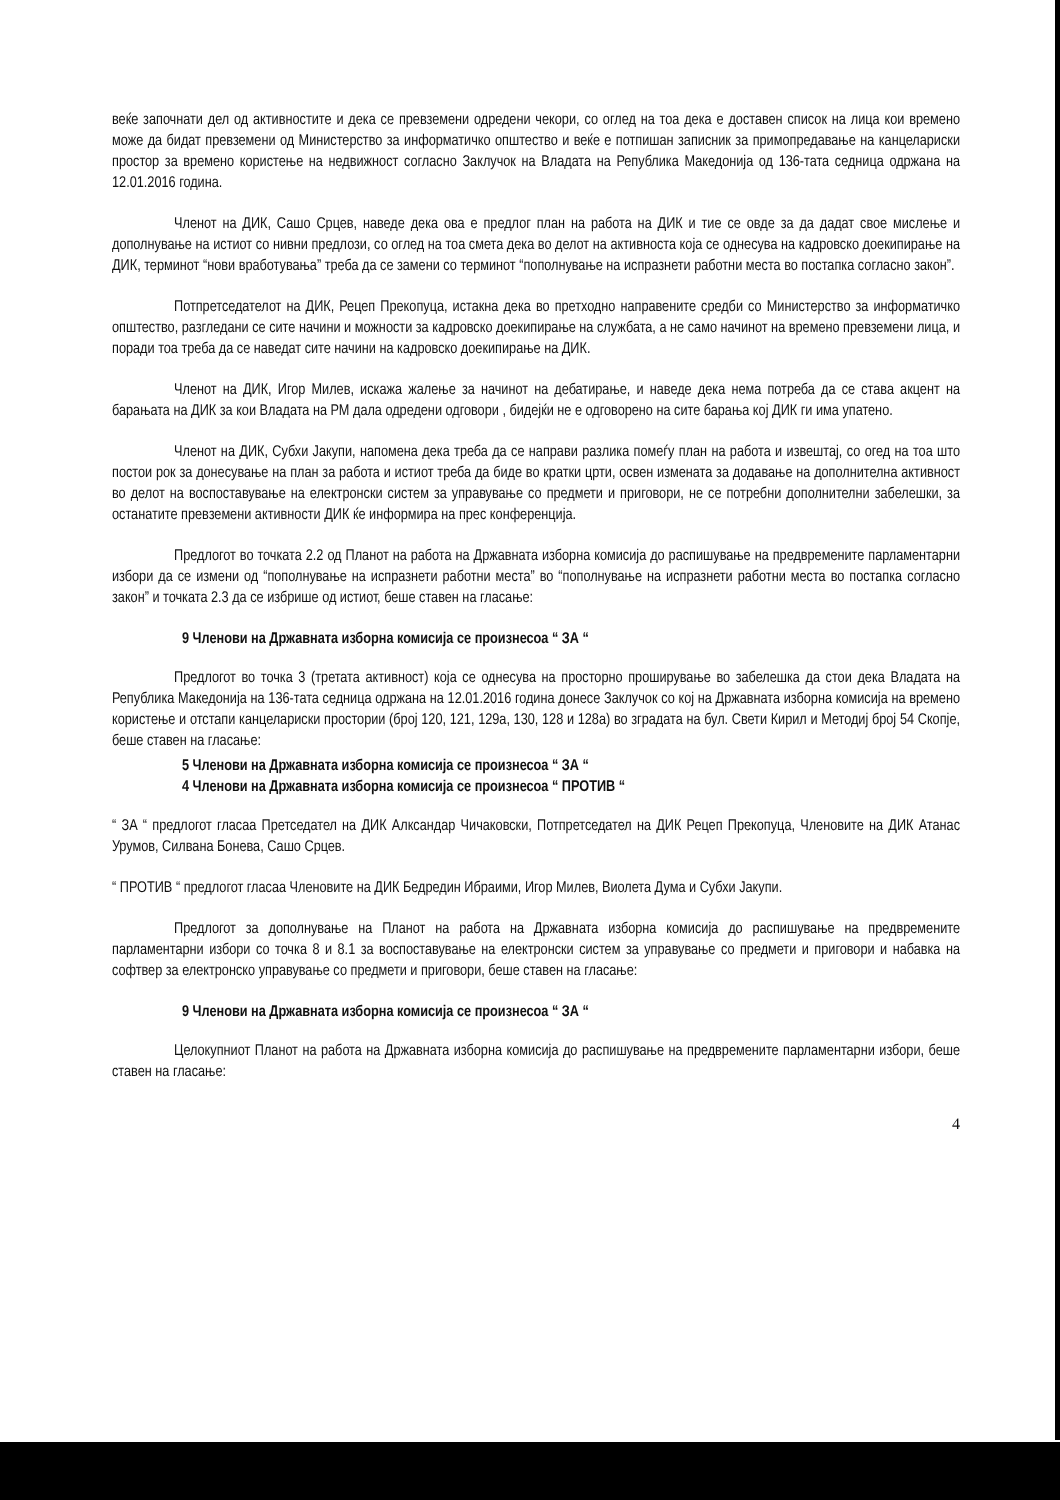веќе започнати дел од активностите и дека се превземени одредени чекори, со оглед на тоа дека е доставен список на лица кои времено може да бидат превземени од Министерство за информатичко општество и веќе е потпишан записник за примопредавање на канцелариски простор за времено користење на недвижност согласно Заклучок на Владата на Република Македонија од 136-тата седница одржана на 12.01.2016 година.
Членот на ДИК, Сашо Срцев, наведе дека ова е предлог план на работа на ДИК и тие се овде за да дадат свое мислење и дополнување на истиот со нивни предлози, со оглед на тоа смета дека во делот на активноста која се однесува на кадровско доекипирање на ДИК, терминот “нови вработувања” треба да се замени со терминот “пополнување на испразнети работни места во постапка согласно закон”.
Потпретседателот на ДИК, Рецеп Прекопуца, истакна дека во претходно направените средби со Министерство за информатичко општество, разгледани се сите начини и можности за кадровско доекипирање на службата, а не само начинот на времено превземени лица, и поради тоа треба да се наведат сите начини на кадровско доекипирање на ДИК.
Членот на ДИК, Игор Милев, искажа жалење за начинот на дебатирање, и наведе дека нема потреба да се става акцент на барањата на ДИК за кои Владата на РМ дала одредени одговори , бидејќи не е одговорено на сите барања кој ДИК ги има упатено.
Членот на ДИК, Субхи Јакупи, напомена дека треба да се направи разлика помеѓу план на работа и извештај, со огед на тоа што постои рок за донесување на план за работа и истиот треба да биде во кратки црти, освен измената за додавање на дополнителна активност во делот на воспоставување на електронски систем за управување со предмети и приговори, не се потребни дополнителни забелешки, за останатите превземени активности ДИК ќе информира на прес конференција.
Предлогот во точката 2.2 од Планот на работа на Државната изборна комисија до распишување на предвремените парламентарни избори да се измени од “пополнување на испразнети работни места” во “пополнување на испразнети работни места во постапка согласно закон” и точката 2.3 да се избрише од истиот, беше ставен на гласање:
9 Членови на Државната изборна комисија се произнесоа “ ЗА “
Предлогот во точка 3 (третата активност) која се однесува на просторно проширување во забелешка да стои дека Владата на Република Македонија на 136-тата седница одржана на 12.01.2016 година донесе Заклучок со кој на Државната изборна комисија на времено користење и отстапи канцелариски простории (број 120, 121, 129а, 130, 128 и 128а) во зградата на бул. Свети Кирил и Методиј број 54 Скопје, беше ставен на гласање:
5 Членови на Државната изборна комисија се произнесоа “ ЗА “
4 Членови на Државната изборна комисија се произнесоа “ ПРОТИВ “
“ ЗА “ предлогот гласаа Претседател на ДИК Алксандар Чичаковски, Потпретседател на ДИК Рецеп Прекопуца, Членовите на ДИК Атанас Урумов, Силвана Бонева, Сашо Срцев.
“ ПРОТИВ “ предлогот гласаа Членовите на ДИК Бедредин Ибраими, Игор Милев, Виолета Дума и Субхи Јакупи.
Предлогот за дополнување на Планот на работа на Државната изборна комисија до распишување на предвремените парламентарни избори со точка 8 и 8.1 за воспоставување на електронски систем за управување со предмети и приговори и набавка на софтвер за електронско управување со предмети и приговори, беше ставен на гласање:
9 Членови на Државната изборна комисија се произнесоа “ ЗА “
Целокупниот Планот на работа на Државната изборна комисија до распишување на предвремените парламентарни избори, беше ставен на гласање:
4